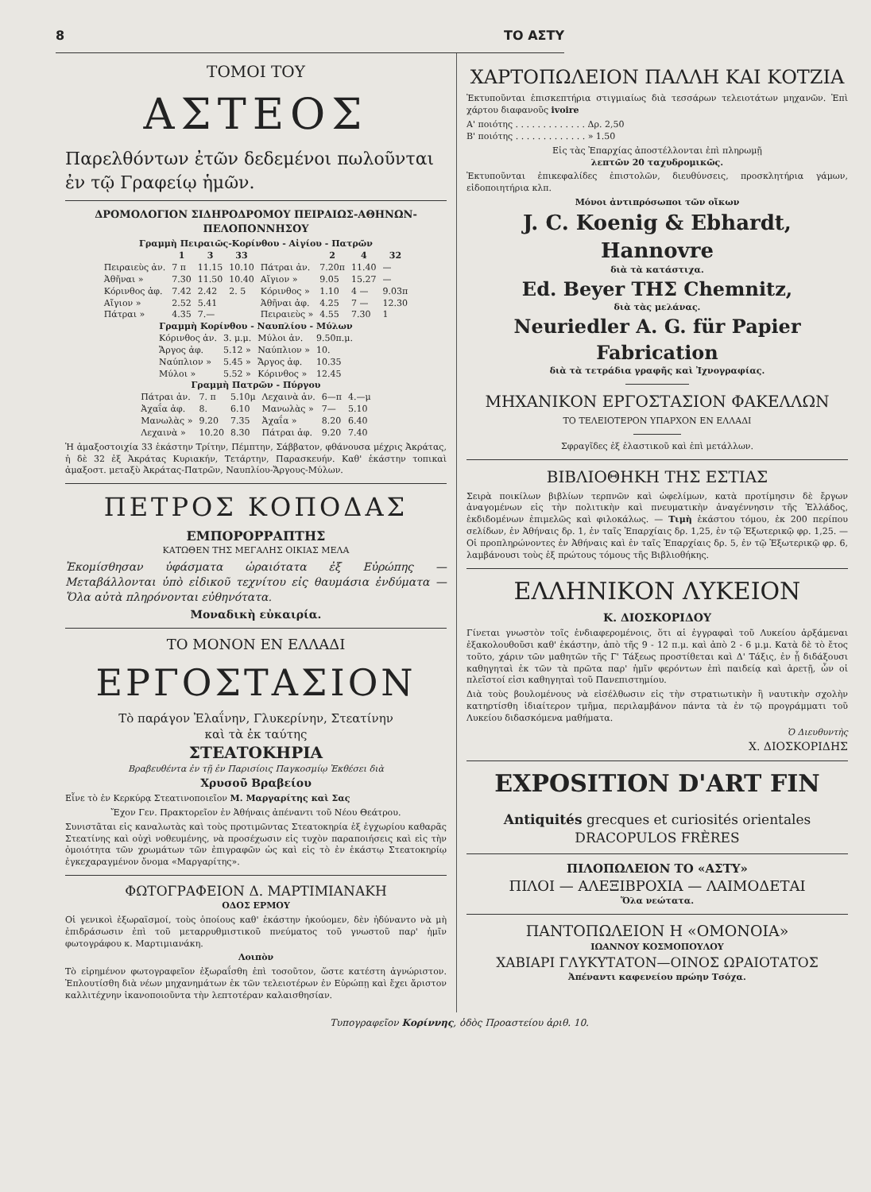8 ΤΟ ΑΣΤΥ
ΤΟΜΟΙ ΤΟΥ
ΑΣΤΕΟΣ
Παρελθόντων ἐτῶν δεδεμένοι πωλοῦνται ἐν τῷ Γραφείῳ ἡμῶν.
ΔΡΟΜΟΛΟΓΙΟΝ ΣΙΔΗΡΟΔΡΟΜΟΥ ΠΕΙΡΑΙΩΣ-ΑΘΗΝΩΝ-ΠΕΛΟΠΟΝΝΗΣΟΥ
Γραμμὴ Πειραιῶς-Κορίνθου - Αἰγίου - Πατρῶν
| | 1 | 3 | 33 | | 2 | 4 | 32 |
| --- | --- | --- | --- | --- | --- | --- | --- |
| Πειραιεὺς ἀν. | 7 π | 11.15 | 10.10 | Πάτραι ἀν. | 7.20π | 11.40 | — |
| Ἀθῆναι » | 7.30 | 11.50 | 10.40 | Αἴγιον » | 9.05 | 15.27 | — |
| Κόρινθος ἀφ. | 7.42 | 2.42 | 2. 5 | Κόρινθος » | 1.10 | 4 — | 9.03π |
| Αἴγιον » | 2.52 | 5.41 | | Ἀθῆναι ἀφ. | 4.25 | 7 — | 12.30 |
| Πάτραι » | 4.35 | 7.— | | Πειραιεὺς » | 4.55 | 7.30 | 1 |
Γραμμὴ Κορίνθου - Ναυπλίου - Μύλων
| Κόρινθος ἀν. | 3. μ.μ. | Μύλοι ἀν. | 9.50π.μ. |
| Ἄργος ἀφ. | 5.12 » | Ναύπλιον » | 10. |
| Ναύπλιον » | 5.45 » | Ἄργος ἀφ. | 10.35 |
| Μύλοι » | 5.52 » | Κόρινθος » | 12.45 |
Γραμμὴ Πατρῶν - Πύργου
| Πάτραι ἀν. | 7. π | 5.10μ | Λεχαινὰ ἀν. | 6—π | 4.—μ |
| Ἀχαΐα ἀφ. | 8. | 6.10 | Μανωλὰς » | 7— | 5.10 |
| Μανωλὰς » | 9.20 | 7.35 | Ἀχαΐα » | 8.20 | 6.40 |
| Λεχαινὰ » | 10.20 | 8.30 | Πάτραι ἀφ. | 9.20 | 7.40 |
Ἡ ἁμαξοστοιχία 33 ἑκάστην Τρίτην, Πέμπτην, Σάββατον, φθάνουσα μέχρις Ἀκράτας, ἡ δὲ 32 ἐξ Ἀκράτας Κυριακήν, Τετάρτην, Παρασκευήν. Καθ' ἑκάστην τοπικαὶ ἁμαξοστ. μεταξὺ Ἀκράτας-Πατρῶν, Ναυπλίου-Ἄργους-Μύλων.
ΠΕΤΡΟΣ ΚΟΠΟΔΑΣ
ΕΜΠΟΡΟΡΡΑΠΤΗΣ
ΚΑΤΩΘΕΝ ΤΗΣ ΜΕΓΑΛΗΣ ΟΙΚΙΑΣ ΜΕΛΑ
Ἐκομίσθησαν ὑφάσματα ὡραιότατα ἐξ Εὐρώπης — Μεταβάλλονται ὑπὸ εἰδικοῦ τεχνίτου εἰς θαυμάσια ἐνδύματα — Ὅλα αὐτὰ πληρόνονται εὐθηνότατα.
Μοναδικὴ εὐκαιρία.
ΤΟ ΜΟΝΟΝ ΕΝ ΕΛΛΑΔΙ
ΕΡΓΟΣΤΑΣΙΟΝ
Τὸ παράγον Ἐλαΐνην, Γλυκερίνην, Στεατίνην
καὶ τὰ ἐκ ταύτης
ΣΤΕΑΤΟΚΗΡΙΑ
Βραβευθέντα ἐν τῇ ἐν Παρισίοις Παγκοσμίῳ Ἐκθέσει διὰ
Χρυσοῦ Βραβείου
Εἶνε τὸ ἐν Κερκύρᾳ Στεατινοποιεῖον Μ. Μαργαρίτης καὶ Σας
Ἔχον Γεν. Πρακτορεῖον ἐν Ἀθήναις ἀπέναντι τοῦ Νέου Θεάτρου.
Συνιστᾶται εἰς καναλωτὰς καὶ τοὺς προτιμῶντας Στεατοκηρία ἐξ ἐγχωρίου καθαρᾶς Στεατίνης καὶ οὐχὶ νοθευμένης, νὰ προσέχωσιν εἰς τυχὸν παραποιήσεις καὶ εἰς τὴν ὁμοιότητα τῶν χρωμάτων τῶν ἐπιγραφῶν ὡς καὶ εἰς τὸ ἐν ἑκάστῳ Στεατοκηρίῳ ἐγκεχαραγμένον ὄνομα «Μαργαρίτης».
ΦΩΤΟΓΡΑΦΕΙΟΝ Δ. ΜΑΡΤΙΜΙΑΝΑΚΗ
ΟΔΟΣ ΕΡΜΟΥ
Οἱ γενικοὶ ἐξωραϊσμοί, τοὺς ὁποίους καθ' ἑκάστην ἠκούομεν, δὲν ἠδύναντο νὰ μὴ ἐπιδράσωσιν ἐπὶ τοῦ μεταρρυθμιστικοῦ πνεύματος τοῦ γνωστοῦ παρ' ἡμῖν φωτογράφου κ. Μαρτιμιανάκη.
Λοιπὸν
Τὸ εἰρημένον φωτογραφεῖον ἐξωραΐσθη ἐπὶ τοσοῦτον, ὥστε κατέστη ἀγνώριστον. Ἐπλουτίσθη διὰ νέων μηχανημάτων ἐκ τῶν τελειοτέρων ἐν Εὐρώπῃ καὶ ἔχει ἄριστον καλλιτέχνην ἱκανοποιοῦντα τὴν λεπτοτέραν καλαισθησίαν.
ΧΑΡΤΟΠΩΛΕΙΟΝ ΠΑΛΛΗ ΚΑΙ ΚΟΤΖΙΑ
Ἐκτυποῦνται ἐπισκεπτήρια στιγμιαίως διὰ τεσσάρων τελειοτάτων μηχανῶν. Ἐπὶ χάρτου διαφανοῦς ivoire
Α' ποιότης . . . . . . . . . . . . . Δρ. 2,50
Β' ποιότης . . . . . . . . . . . . . » 1.50
Εἰς τὰς Ἐπαρχίας ἀποστέλλονται ἐπὶ πληρωμῇ
λεπτῶν 20 ταχυδρομικῶς.
Ἐκτυποῦνται ἐπικεφαλίδες ἐπιστολῶν, διευθύνσεις, προσκλητήρια γάμων, εἰδοποιητήρια κλπ.
Μόνοι ἀντιπρόσωποι τῶν οἴκων
J. C. Koenig & Ebhardt, Hannovre
διὰ τὰ κατάστιχα.
Ed. Beyer ΤΗΣ Chemnitz,
διὰ τὰς μελάνας.
Neuriedler A. G. für Papier Fabrication
διὰ τὰ τετράδια γραφῆς καὶ Ἰχνογραφίας.
ΜΗΧΑΝΙΚΟΝ ΕΡΓΟΣΤΑΣΙΟΝ ΦΑΚΕΛΛΩΝ
ΤΟ ΤΕΛΕΙΟΤΕΡΟΝ ΥΠΑΡΧΟΝ ΕΝ ΕΛΛΑΔΙ
Σφραγῖδες ἐξ ἐλαστικοῦ καὶ ἐπὶ μετάλλων.
ΒΙΒΛΙΟΘΗΚΗ ΤΗΣ ΕΣΤΙΑΣ
Σειρὰ ποικίλων βιβλίων τερπνῶν καὶ ὠφελίμων, κατὰ προτίμησιν δὲ ἔργων ἀναγομένων εἰς τὴν πολιτικὴν καὶ πνευματικὴν ἀναγέννησιν τῆς Ἑλλάδος, ἐκδιδομένων ἐπιμελῶς καὶ φιλοκάλως. — Τιμὴ ἑκάστου τόμου, ἐκ 200 περίπου σελίδων, ἐν Ἀθήναις δρ. 1, ἐν ταῖς Ἐπαρχίαις δρ. 1,25, ἐν τῷ Ἐξωτερικῷ φρ. 1,25. — Οἱ προπληρώνοντες ἐν Ἀθήναις καὶ ἐν ταῖς Ἐπαρχίαις δρ. 5, ἐν τῷ Ἐξωτερικῷ φρ. 6, λαμβάνουσι τοὺς ἐξ πρώτους τόμους τῆς Βιβλιοθήκης.
ΕΛΛΗΝΙΚΟΝ ΛΥΚΕΙΟΝ
Κ. ΔΙΟΣΚΟΡΙΔΟΥ
Γίνεται γνωστὸν τοῖς ἐνδιαφερομένοις, ὅτι αἱ ἐγγραφαὶ τοῦ Λυκείου ἀρξάμεναι ἐξακολουθοῦσι καθ' ἑκάστην, ἀπὸ τῆς 9 - 12 π.μ. καὶ ἀπὸ 2 - 6 μ.μ. Κατὰ δὲ τὸ ἔτος τοῦτο, χάριν τῶν μαθητῶν τῆς Γ' Τάξεως προστίθεται καὶ Δ' Τάξις, ἐν ᾗ διδάξουσι καθηγηταὶ ἐκ τῶν τὰ πρῶτα παρ' ἡμῖν φερόντων ἐπὶ παιδείᾳ καὶ ἀρετῇ, ὧν οἱ πλεῖστοί εἰσι καθηγηταὶ τοῦ Πανεπιστημίου.
Διὰ τοὺς βουλομένους νὰ εἰσέλθωσιν εἰς τὴν στρατιωτικὴν ἢ ναυτικὴν σχολὴν κατηρτίσθη ἰδιαίτερον τμῆμα, περιλαμβάνον πάντα τὰ ἐν τῷ προγράμματι τοῦ Λυκείου διδασκόμενα μαθήματα.
Ὁ Διευθυντὴς
Χ. ΔΙΟΣΚΟΡΙΔΗΣ
EXPOSITION D'ART FIN
Antiquités grecques et curiosités orientales
DRACOPULOS FRÈRES
ΠΙΛΟΠΩΛΕΙΟΝ ΤΟ «ΑΣΤΥ»
ΠΙΛΟΙ — ΑΛΕΞΙΒΡΟΧΙΑ — ΛΑΙΜΟΔΕΤΑΙ
Ὅλα νεώτατα.
ΠΑΝΤΟΠΩΛΕΙΟΝ Η «ΟΜΟΝΟΙΑ»
ΙΩΑΝΝΟΥ ΚΟΣΜΟΠΟΥΛΟΥ
ΧΑΒΙΑΡΙ ΓΛΥΚΥΤΑΤΟΝ—ΟΙΝΟΣ ΩΡΑΙΟΤΑΤΟΣ
Ἀπέναντι καφενείου πρώην Τσόχα.
Τυπογραφεῖον Κορίννης, ὁδὸς Προαστείου ἀριθ. 10.